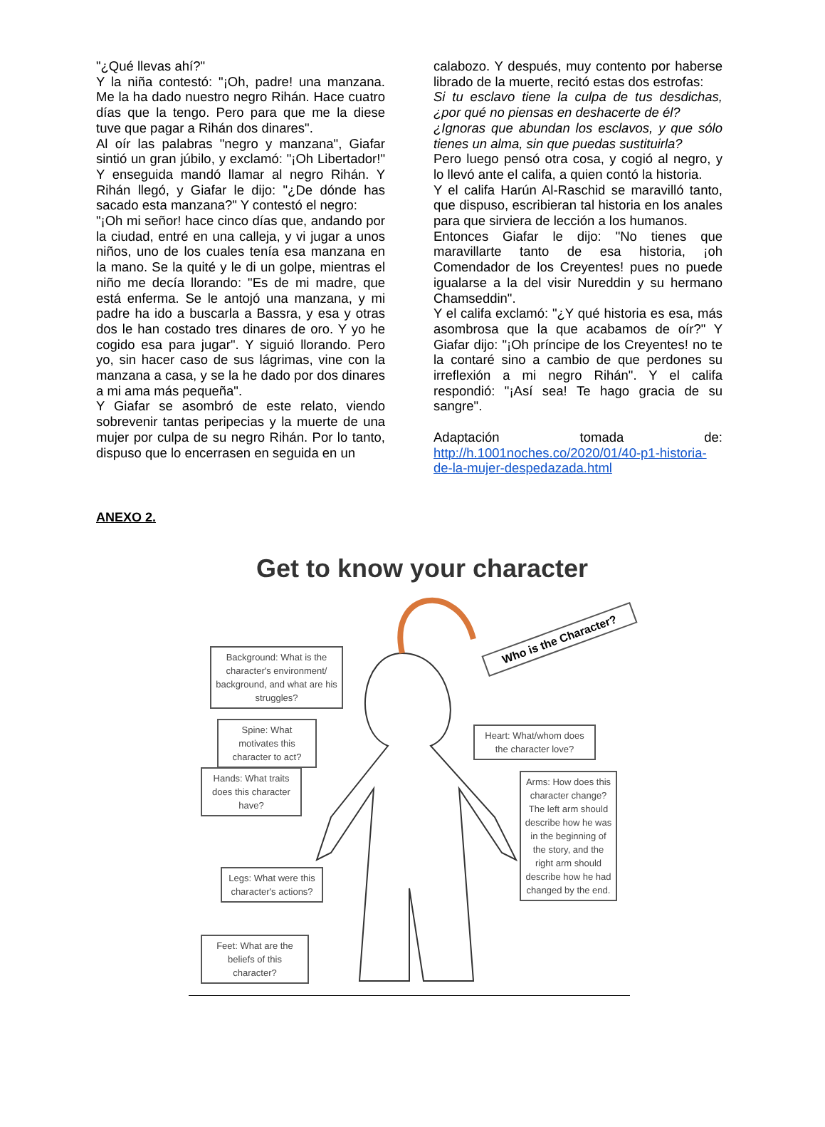"¿Qué llevas ahí?"
Y la niña contestó: "¡Oh, padre! una manzana. Me la ha dado nuestro negro Rihán. Hace cuatro días que la tengo. Pero para que me la diese tuve que pagar a Rihán dos dinares".
Al oír las palabras "negro y manzana", Giafar sintió un gran júbilo, y exclamó: "¡Oh Libertador!" Y enseguida mandó llamar al negro Rihán. Y Rihán llegó, y Giafar le dijo: "¿De dónde has sacado esta manzana?" Y contestó el negro:
"¡Oh mi señor! hace cinco días que, andando por la ciudad, entré en una calleja, y vi jugar a unos niños, uno de los cuales tenía esa manzana en la mano. Se la quité y le di un golpe, mientras el niño me decía llorando: "Es de mi madre, que está enferma. Se le antojó una manzana, y mi padre ha ido a buscarla a Bassra, y esa y otras dos le han costado tres dinares de oro. Y yo he cogido esa para jugar". Y siguió llorando. Pero yo, sin hacer caso de sus lágrimas, vine con la manzana a casa, y se la he dado por dos dinares a mi ama más pequeña".
Y Giafar se asombró de este relato, viendo sobrevenir tantas peripecias y la muerte de una mujer por culpa de su negro Rihán. Por lo tanto, dispuso que lo encerrasen en seguida en un
calabozo. Y después, muy contento por haberse librado de la muerte, recitó estas dos estrofas:
Si tu esclavo tiene la culpa de tus desdichas, ¿por qué no piensas en deshacerte de él?
¿Ignoras que abundan los esclavos, y que sólo tienes un alma, sin que puedas sustituirla?
Pero luego pensó otra cosa, y cogió al negro, y lo llevó ante el califa, a quien contó la historia.
Y el califa Harún Al-Raschid se maravilló tanto, que dispuso, escribieran tal historia en los anales para que sirviera de lección a los humanos.
Entonces Giafar le dijo: "No tienes que maravillarte tanto de esa historia, ¡oh Comendador de los Creyentes! pues no puede igualarse a la del visir Nureddin y su hermano Chamseddin".
Y el califa exclamó: "¿Y qué historia es esa, más asombrosa que la que acabamos de oír?" Y Giafar dijo: "¡Oh príncipe de los Creyentes! no te la contaré sino a cambio de que perdones su irreflexión a mi negro Rihán". Y el califa respondió: "¡Así sea! Te hago gracia de su sangre".
Adaptación tomada de: http://h.1001noches.co/2020/01/40-p1-historia-de-la-mujer-despedazada.html
ANEXO 2.
Get to know your character
Who is the Character?
Background: What is the character's environment/ background, and what are his struggles?
Spine: What motivates this character to act?
Hands: What traits does this character have?
Heart: What/whom does the character love?
Arms: How does this character change? The left arm should describe how he was in the beginning of the story, and the right arm should describe how he had changed by the end.
Legs: What were this character's actions?
Feet: What are the beliefs of this character?